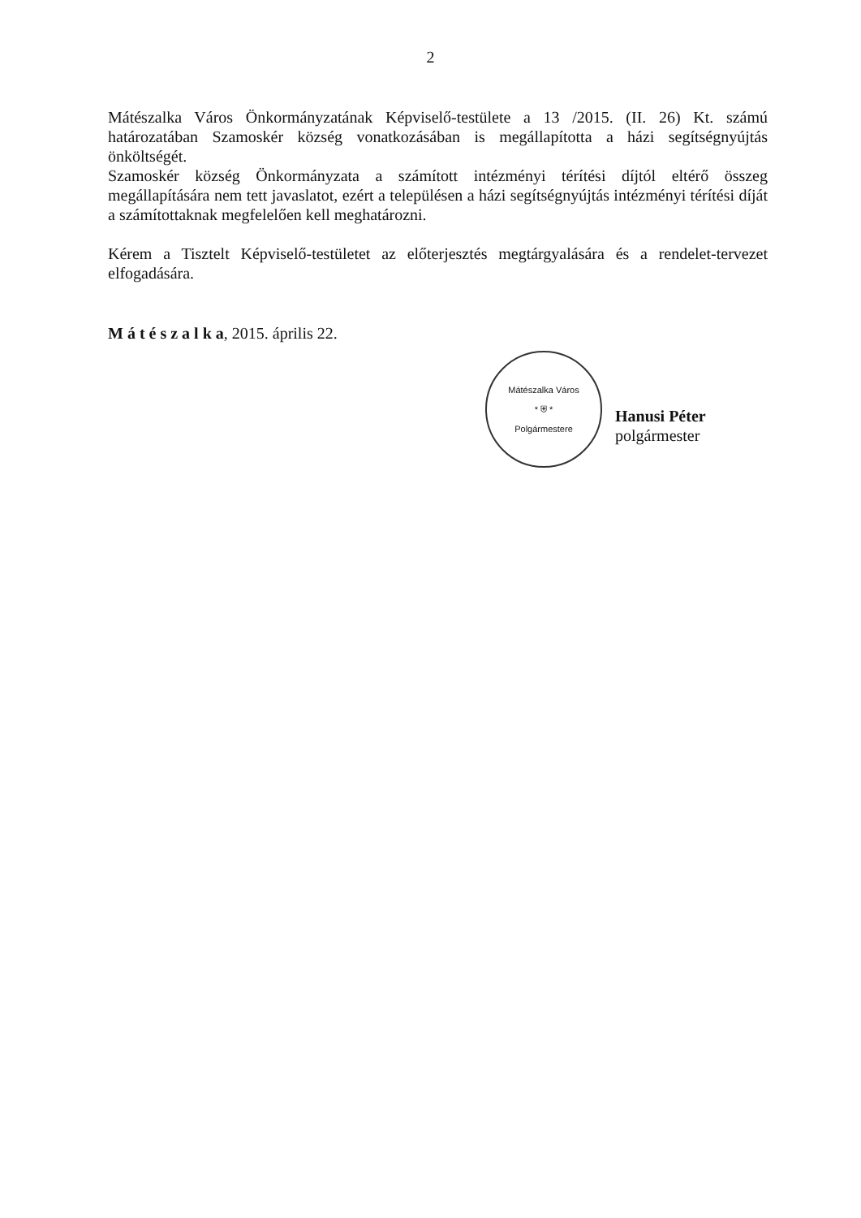2
Mátészalka Város Önkormányzatának Képviselő-testülete a 13 /2015. (II. 26) Kt. számú határozatában Szamoskér község vonatkozásában is megállapította a házi segítségnyújtás önköltségét.
Szamoskér község Önkormányzata a számított intézményi térítési díjtól eltérő összeg megállapítására nem tett javaslatot, ezért a településen a házi segítségnyújtás intézményi térítési díját a számítottaknak megfelelően kell meghatározni.
Kérem a Tisztelt Képviselő-testületet az előterjesztés megtárgyalására és a rendelet-tervezet elfogadására.
M á t é s z a l k a, 2015. április 22.
Mátészalka Város
* ⛨ *
Polgármestere
Hanusi Péter
polgármester